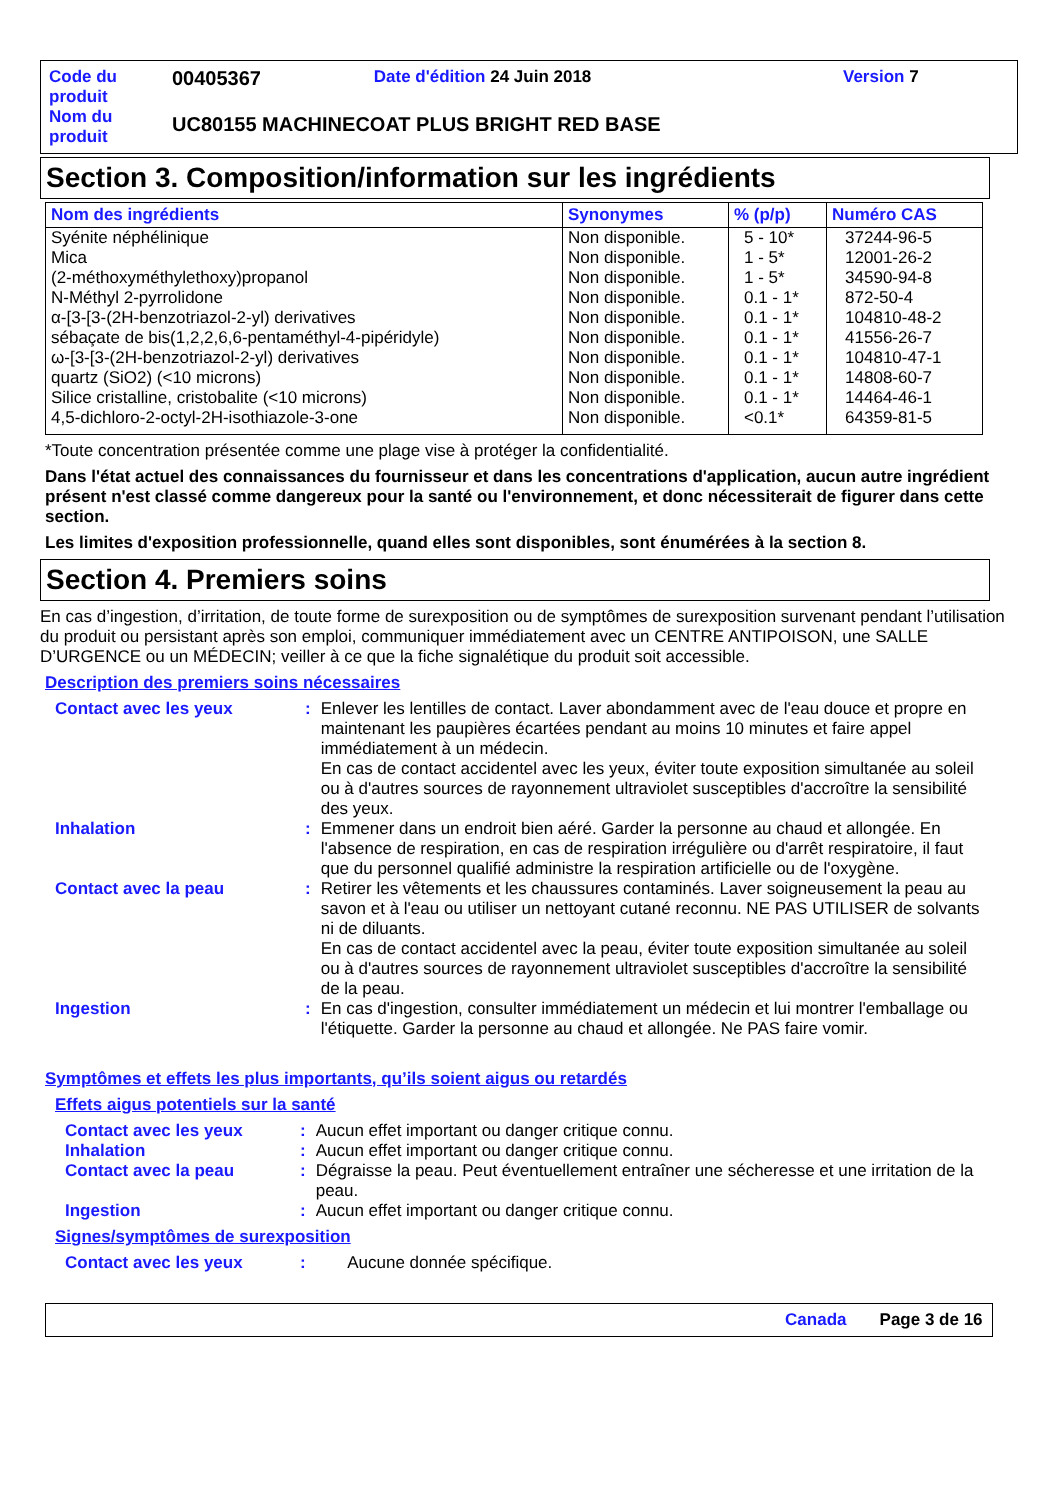| Code du produit | 00405367 | Date d'édition 24 Juin 2018 | Version 7 |
| Nom du produit | UC80155 MACHINECOAT PLUS BRIGHT RED BASE | | |
Section 3. Composition/information sur les ingrédients
| Nom des ingrédients | Synonymes | % (p/p) | Numéro CAS |
| --- | --- | --- | --- |
| Syénite néphélinique Mica (2-méthoxyméthylethoxy)propanol N-Méthyl 2-pyrrolidone α-[3-[3-(2H-benzotriazol-2-yl) derivatives sébaçate de bis(1,2,2,6,6-pentaméthyl-4-pipéridyle) ω-[3-[3-(2H-benzotriazol-2-yl) derivatives quartz (SiO2) (<10 microns) Silice cristalline, cristobalite (<10 microns) 4,5-dichloro-2-octyl-2H-isothiazole-3-one | Non disponible. Non disponible. Non disponible. Non disponible. Non disponible. Non disponible. Non disponible. Non disponible. Non disponible. Non disponible. | 5 - 10* 1 - 5* 1 - 5* 0.1 - 1* 0.1 - 1* 0.1 - 1* 0.1 - 1* 0.1 - 1* 0.1 - 1* <0.1* | 37244-96-5 12001-26-2 34590-94-8 872-50-4 104810-48-2 41556-26-7 104810-47-1 14808-60-7 14464-46-1 64359-81-5 |
*Toute concentration présentée comme une plage vise à protéger la confidentialité.
Dans l'état actuel des connaissances du fournisseur et dans les concentrations d'application, aucun autre ingrédient présent n'est classé comme dangereux pour la santé ou l'environnement, et donc nécessiterait de figurer dans cette section.
Les limites d'exposition professionnelle, quand elles sont disponibles, sont énumérées à la section 8.
Section 4. Premiers soins
En cas d’ingestion, d’irritation, de toute forme de surexposition ou de symptômes de surexposition survenant pendant l’utilisation du produit ou persistant après son emploi, communiquer immédiatement avec un CENTRE ANTIPOISON, une SALLE D’URGENCE ou un MÉDECIN; veiller à ce que la fiche signalétique du produit soit accessible.
Description des premiers soins nécessaires
| Contact avec les yeux | : | Enlever les lentilles de contact. Laver abondamment avec de l'eau douce et propre en maintenant les paupières écartées pendant au moins 10 minutes et faire appel immédiatement à un médecin. En cas de contact accidentel avec les yeux, éviter toute exposition simultanée au soleil ou à d'autres sources de rayonnement ultraviolet susceptibles d'accroître la sensibilité des yeux. |
| Inhalation | : | Emmener dans un endroit bien aéré. Garder la personne au chaud et allongée. En l'absence de respiration, en cas de respiration irrégulière ou d'arrêt respiratoire, il faut que du personnel qualifié administre la respiration artificielle ou de l'oxygène. |
| Contact avec la peau | : | Retirer les vêtements et les chaussures contaminés. Laver soigneusement la peau au savon et à l'eau ou utiliser un nettoyant cutané reconnu. NE PAS UTILISER de solvants ni de diluants. En cas de contact accidentel avec la peau, éviter toute exposition simultanée au soleil ou à d'autres sources de rayonnement ultraviolet susceptibles d'accroître la sensibilité de la peau. |
| Ingestion | : | En cas d'ingestion, consulter immédiatement un médecin et lui montrer l'emballage ou l'étiquette. Garder la personne au chaud et allongée. Ne PAS faire vomir. |
Symptômes et effets les plus importants, qu’ils soient aigus ou retardés
Effets aigus potentiels sur la santé
| Contact avec les yeux | : | Aucun effet important ou danger critique connu. |
| Inhalation | : | Aucun effet important ou danger critique connu. |
| Contact avec la peau | : | Dégraisse la peau. Peut éventuellement entraîner une sécheresse et une irritation de la peau. |
| Ingestion | : | Aucun effet important ou danger critique connu. |
Signes/symptômes de surexposition
| Contact avec les yeux | : | Aucune donnée spécifique. |
Canada Page 3 de 16